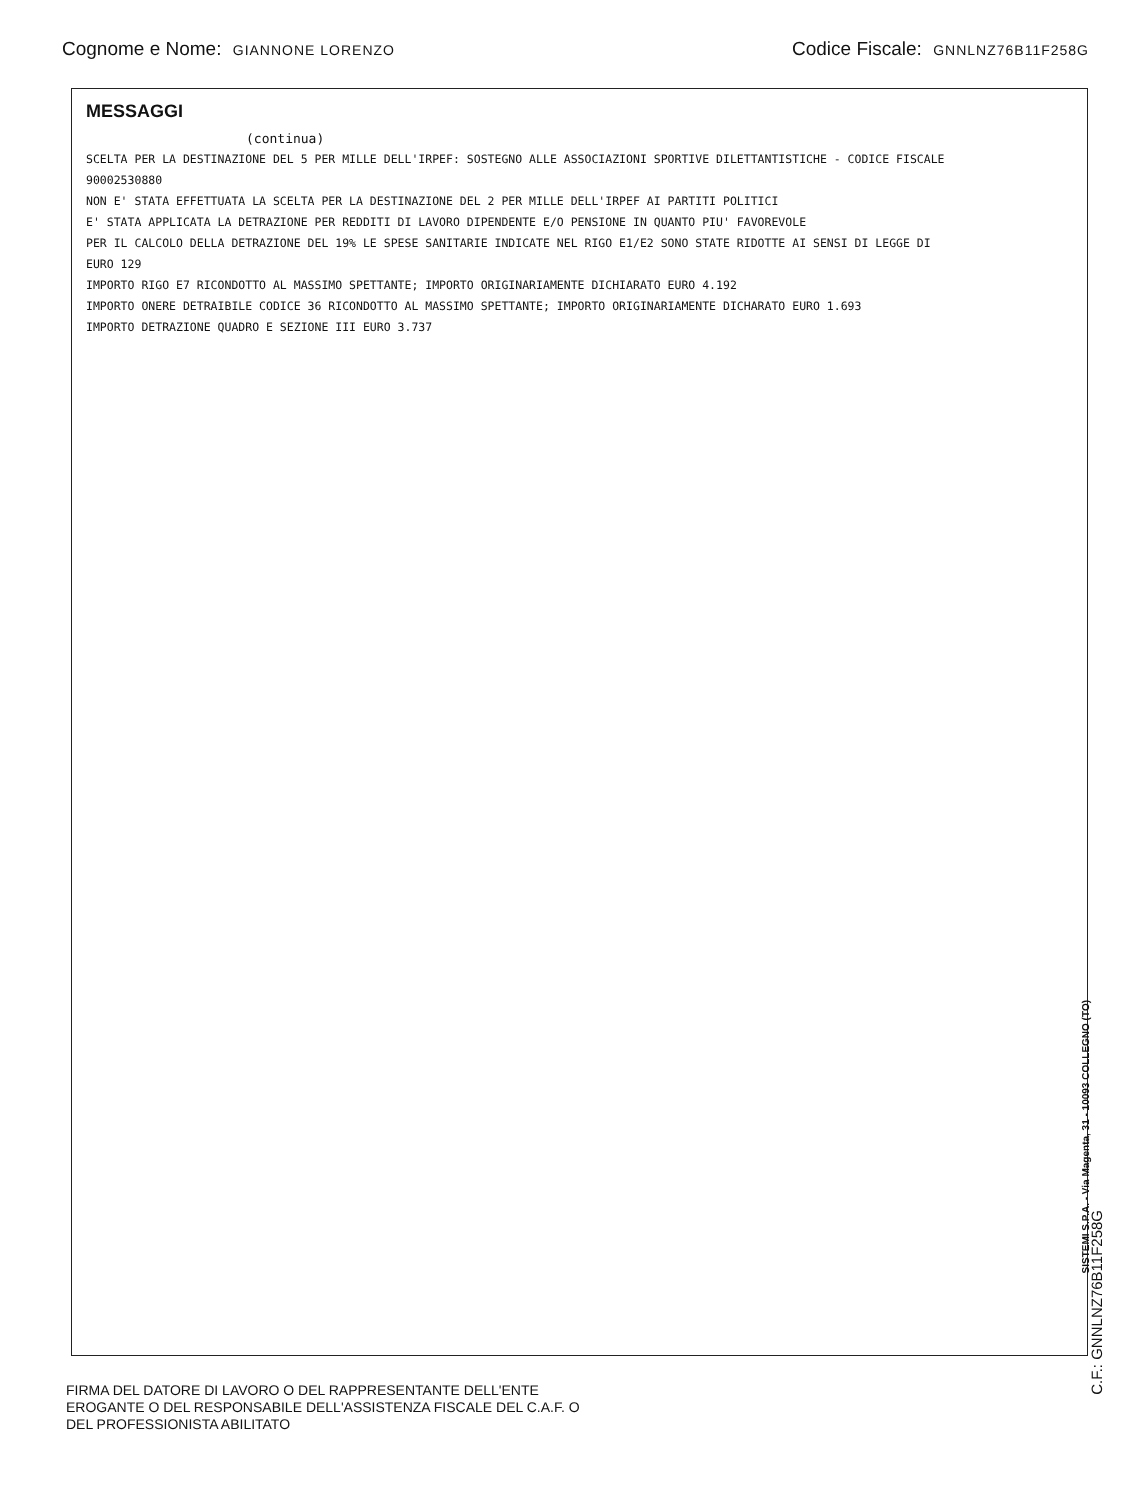Cognome e Nome: GIANNONE LORENZO
Codice Fiscale: GNNLNZ76B11F258G
MESSAGGI
(continua)
SCELTA PER LA DESTINAZIONE DEL 5 PER MILLE DELL'IRPEF: SOSTEGNO ALLE ASSOCIAZIONI SPORTIVE DILETTANTISTICHE - CODICE FISCALE
90002530880
NON E' STATA EFFETTUATA LA SCELTA PER LA DESTINAZIONE DEL 2 PER MILLE DELL'IRPEF AI PARTITI POLITICI
E' STATA APPLICATA LA DETRAZIONE PER REDDITI DI LAVORO DIPENDENTE E/O PENSIONE IN QUANTO PIU' FAVOREVOLE
PER IL CALCOLO DELLA DETRAZIONE DEL 19% LE SPESE SANITARIE INDICATE NEL RIGO E1/E2 SONO STATE RIDOTTE AI SENSI DI LEGGE DI
EURO 129
IMPORTO RIGO E7 RICONDOTTO AL MASSIMO SPETTANTE; IMPORTO ORIGINARIAMENTE DICHIARATO EURO 4.192
IMPORTO ONERE DETRAIBILE CODICE 36 RICONDOTTO AL MASSIMO SPETTANTE; IMPORTO ORIGINARIAMENTE DICHARATO EURO 1.693
IMPORTO DETRAZIONE QUADRO E SEZIONE III EURO 3.737
SISTEMI S.P.A. - Via Magenta, 31 - 10093 COLLEGNO (TO)
FIRMA DEL DATORE DI LAVORO O DEL RAPPRESENTANTE DELL'ENTE
EROGANTE O DEL RESPONSABILE DELL'ASSISTENZA FISCALE DEL C.A.F. O
DEL PROFESSIONISTA ABILITATO
C.F.: GNNLNZ76B11F258G